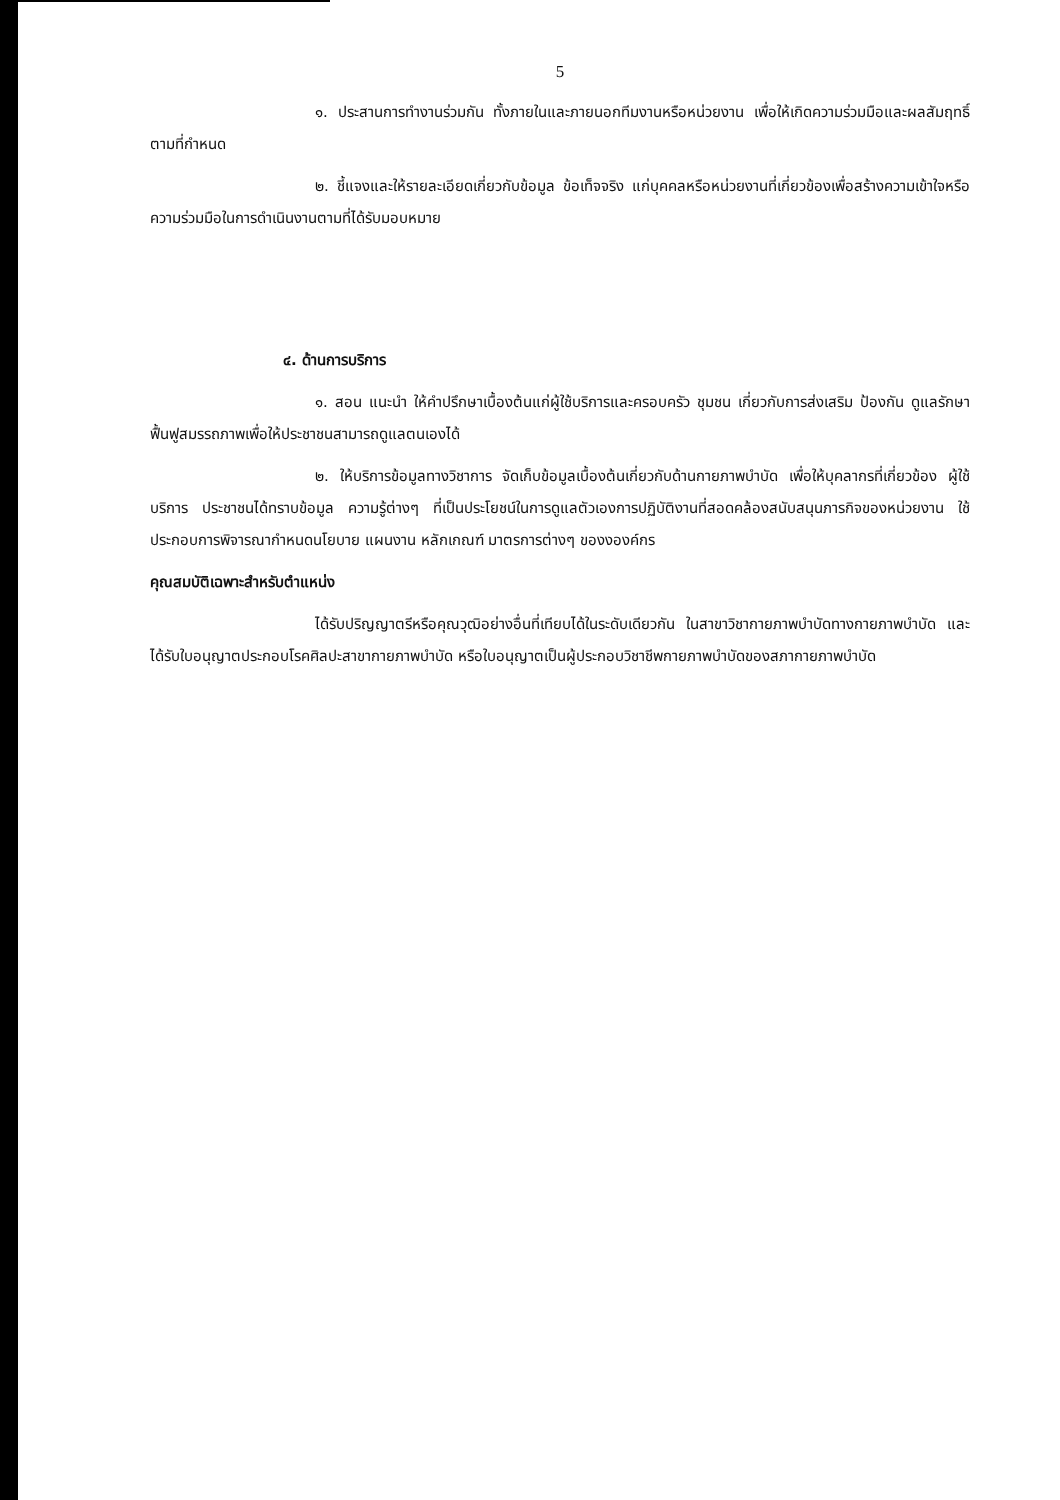5
๑. ประสานการทำงานร่วมกัน ทั้งภายในและภายนอกทีมงานหรือหน่วยงาน เพื่อให้เกิดความร่วมมือและผลสัมฤทธิ์ตามที่กำหนด
๒. ชี้แจงและให้รายละเอียดเกี่ยวกับข้อมูล ข้อเท็จจริง แก่บุคคลหรือหน่วยงานที่เกี่ยวข้องเพื่อสร้างความเข้าใจหรือความร่วมมือในการดำเนินงานตามที่ได้รับมอบหมาย
๔. ด้านการบริการ
๑. สอน แนะนำ ให้คำปรึกษาเบื้องต้นแก่ผู้ใช้บริการและครอบครัว ชุมชน เกี่ยวกับการส่งเสริม ป้องกัน ดูแลรักษา ฟื้นฟูสมรรถภาพเพื่อให้ประชาชนสามารถดูแลตนเองได้
๒. ให้บริการข้อมูลทางวิชาการ จัดเก็บข้อมูลเบื้องต้นเกี่ยวกับด้านกายภาพบำบัด เพื่อให้บุคลากรที่เกี่ยวข้อง ผู้ใช้บริการ ประชาชนได้ทราบข้อมูล ความรู้ต่างๆ ที่เป็นประโยชน์ในการดูแลตัวเองการปฏิบัติงานที่สอดคล้องสนับสนุนภารกิจของหน่วยงาน ใช้ประกอบการพิจารณากำหนดนโยบาย แผนงาน หลักเกณฑ์ มาตรการต่างๆ ของงองค์กร
คุณสมบัติเฉพาะสำหรับตำแหน่ง
ได้รับปริญญาตรีหรือคุณวุฒิอย่างอื่นที่เทียบได้ในระดับเดียวกัน ในสาขาวิชากายภาพบำบัดทางกายภาพบำบัด และได้รับใบอนุญาตประกอบโรคศิลปะสาขากายภาพบำบัด หรือใบอนุญาตเป็นผู้ประกอบวิชาชีพกายภาพบำบัดของสภากายภาพบำบัด